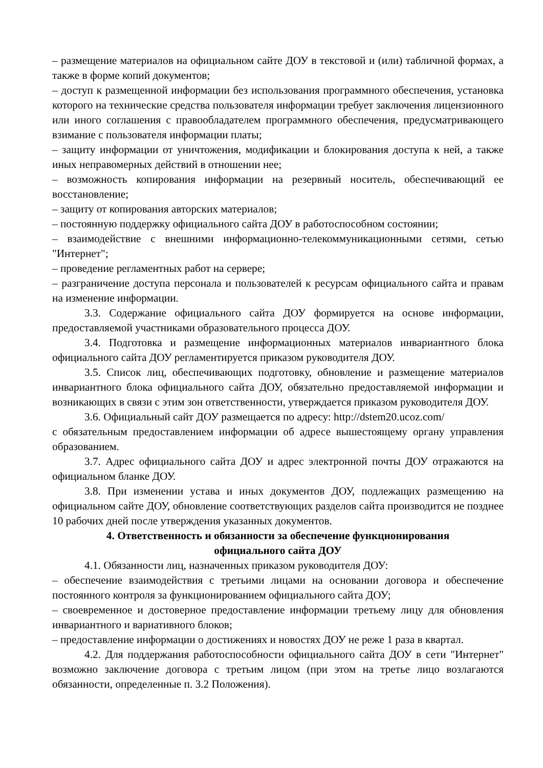– размещение материалов на официальном сайте ДОУ в текстовой и (или) табличной формах, а также в форме копий документов;
– доступ к размещенной информации без использования программного обеспечения, установка которого на технические средства пользователя информации требует заключения лицензионного или иного соглашения с правообладателем программного обеспечения, предусматривающего взимание с пользователя информации платы;
– защиту информации от уничтожения, модификации и блокирования доступа к ней, а также иных неправомерных действий в отношении нее;
– возможность копирования информации на резервный носитель, обеспечивающий ее восстановление;
– защиту от копирования авторских материалов;
– постоянную поддержку официального сайта ДОУ в работоспособном состоянии;
– взаимодействие с внешними информационно-телекоммуникационными сетями, сетью "Интернет";
– проведение регламентных работ на сервере;
– разграничение доступа персонала и пользователей к ресурсам официального сайта и правам на изменение информации.
3.3. Содержание официального сайта ДОУ формируется на основе информации, предоставляемой участниками образовательного процесса ДОУ.
3.4. Подготовка и размещение информационных материалов инвариантного блока официального сайта ДОУ регламентируется приказом руководителя ДОУ.
3.5. Список лиц, обеспечивающих подготовку, обновление и размещение материалов инвариантного блока официального сайта ДОУ, обязательно предоставляемой информации и возникающих в связи с этим зон ответственности, утверждается приказом руководителя ДОУ.
3.6. Официальный сайт ДОУ размещается по адресу: http://dstem20.ucoz.com/
с обязательным предоставлением информации об адресе вышестоящему органу управления образованием.
3.7. Адрес официального сайта ДОУ и адрес электронной почты ДОУ отражаются на официальном бланке ДОУ.
3.8. При изменении устава и иных документов ДОУ, подлежащих размещению на официальном сайте ДОУ, обновление соответствующих разделов сайта производится не позднее 10 рабочих дней после утверждения указанных документов.
4. Ответственность и обязанности за обеспечение функционирования
официального сайта ДОУ
4.1. Обязанности лиц, назначенных приказом руководителя ДОУ:
– обеспечение взаимодействия с третьими лицами на основании договора и обеспечение постоянного контроля за функционированием официального сайта ДОУ;
– своевременное и достоверное предоставление информации третьему лицу для обновления инвариантного и вариативного блоков;
– предоставление информации о достижениях и новостях ДОУ не реже 1 раза в квартал.
4.2. Для поддержания работоспособности официального сайта ДОУ в сети "Интернет" возможно заключение договора с третьим лицом (при этом на третье лицо возлагаются обязанности, определенные п. 3.2 Положения).